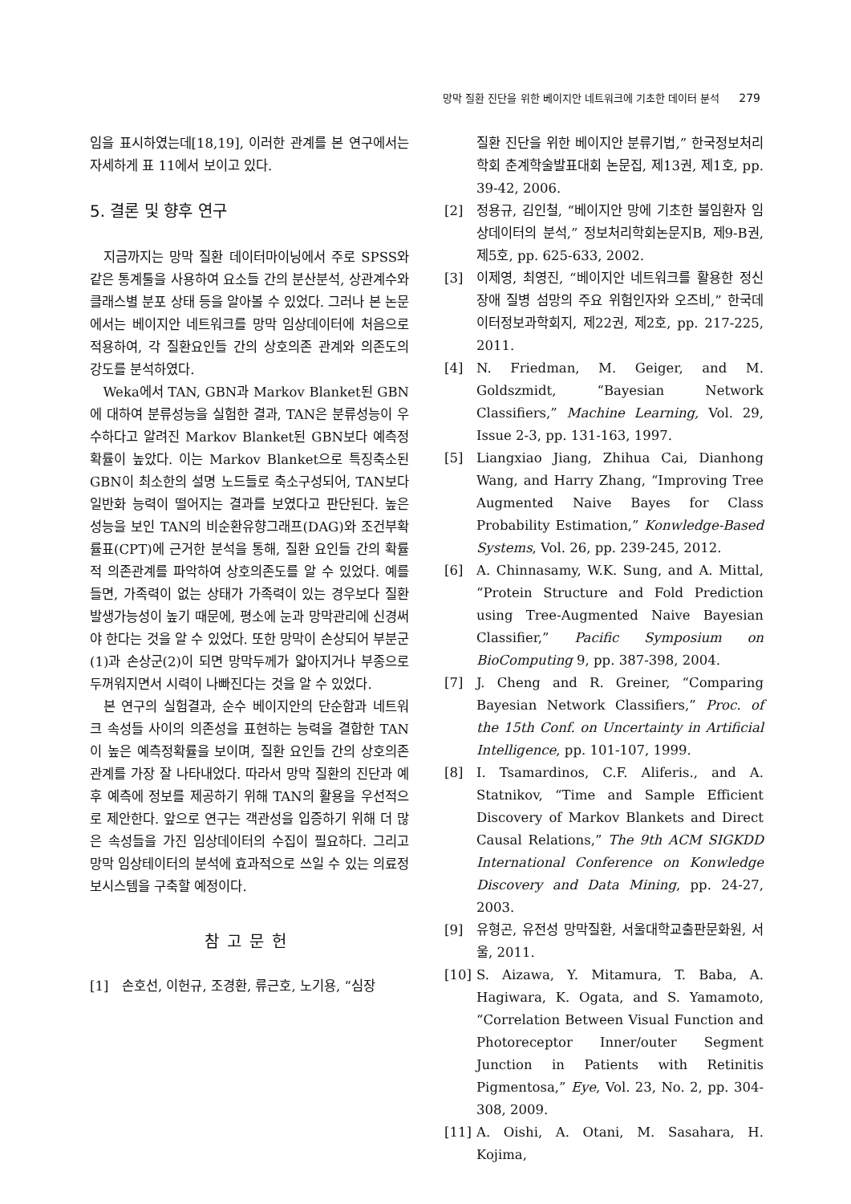망막 질환 진단을 위한 베이지안 네트워크에 기초한 데이터 분석 279
임을 표시하였는데[18,19], 이러한 관계를 본 연구에서는 자세하게 표 11에서 보이고 있다.
5. 결론 및 향후 연구
지금까지는 망막 질환 데이터마이닝에서 주로 SPSS와 같은 통계툴을 사용하여 요소들 간의 분산분석, 상관계수와 클래스별 분포 상태 등을 알아볼 수 있었다. 그러나 본 논문에서는 베이지안 네트워크를 망막 임상데이터에 처음으로 적용하여, 각 질환요인들 간의 상호의존 관계와 의존도의 강도를 분석하였다.
Weka에서 TAN, GBN과 Markov Blanket된 GBN에 대하여 분류성능을 실험한 결과, TAN은 분류성능이 우수하다고 알려진 Markov Blanket된 GBN보다 예측정확률이 높았다. 이는 Markov Blanket으로 특징축소된 GBN이 최소한의 설명 노드들로 축소구성되어, TAN보다 일반화 능력이 떨어지는 결과를 보였다고 판단된다. 높은 성능을 보인 TAN의 비순환유향그래프(DAG)와 조건부확률표(CPT)에 근거한 분석을 통해, 질환 요인들 간의 확률적 의존관계를 파악하여 상호의존도를 알 수 있었다. 예를 들면, 가족력이 없는 상태가 가족력이 있는 경우보다 질환 발생가능성이 높기 때문에, 평소에 눈과 망막관리에 신경써야 한다는 것을 알 수 있었다. 또한 망막이 손상되어 부분군(1)과 손상군(2)이 되면 망막두께가 얇아지거나 부종으로 두꺼워지면서 시력이 나빠진다는 것을 알 수 있었다.
본 연구의 실험결과, 순수 베이지안의 단순함과 네트워크 속성들 사이의 의존성을 표현하는 능력을 결합한 TAN이 높은 예측정확률을 보이며, 질환 요인들 간의 상호의존 관계를 가장 잘 나타내었다. 따라서 망막 질환의 진단과 예후 예측에 정보를 제공하기 위해 TAN의 활용을 우선적으로 제안한다. 앞으로 연구는 객관성을 입증하기 위해 더 많은 속성들을 가진 임상데이터의 수집이 필요하다. 그리고 망막 임상테이터의 분석에 효과적으로 쓰일 수 있는 의료정보시스템을 구축할 예정이다.
참고문헌
[1] 손호선, 이헌규, 조경환, 류근호, 노기용, “심장
질환 진단을 위한 베이지안 분류기법,” 한국정보처리학회 춘계학술발표대회 논문집, 제13권, 제1호, pp. 39-42, 2006.
[2] 정용규, 김인철, “베이지안 망에 기초한 불임환자 임상데이터의 분석,” 정보처리학회논문지B, 제9-B권, 제5호, pp. 625-633, 2002.
[3] 이제영, 최영진, “베이지안 네트워크를 활용한 정신장애 질병 섬망의 주요 위험인자와 오즈비,” 한국데이터정보과학회지, 제22권, 제2호, pp. 217-225, 2011.
[4] N. Friedman, M. Geiger, and M. Goldszmidt, “Bayesian Network Classifiers,” Machine Learning, Vol. 29, Issue 2-3, pp. 131-163, 1997.
[5] Liangxiao Jiang, Zhihua Cai, Dianhong Wang, and Harry Zhang, “Improving Tree Augmented Naive Bayes for Class Probability Estimation,” Konwledge-Based Systems, Vol. 26, pp. 239-245, 2012.
[6] A. Chinnasamy, W.K. Sung, and A. Mittal, “Protein Structure and Fold Prediction using Tree-Augmented Naive Bayesian Classifier,” Pacific Symposium on BioComputing 9, pp. 387-398, 2004.
[7] J. Cheng and R. Greiner, “Comparing Bayesian Network Classifiers,” Proc. of the 15th Conf. on Uncertainty in Artificial Intelligence, pp. 101-107, 1999.
[8] I. Tsamardinos, C.F. Aliferis., and A. Statnikov, “Time and Sample Efficient Discovery of Markov Blankets and Direct Causal Relations,” The 9th ACM SIGKDD International Conference on Konwledge Discovery and Data Mining, pp. 24-27, 2003.
[9] 유형곤, 유전성 망막질환, 서울대학교출판문화원, 서울, 2011.
[10] S. Aizawa, Y. Mitamura, T. Baba, A. Hagiwara, K. Ogata, and S. Yamamoto, “Correlation Between Visual Function and Photoreceptor Inner/outer Segment Junction in Patients with Retinitis Pigmentosa,” Eye, Vol. 23, No. 2, pp. 304-308, 2009.
[11] A. Oishi, A. Otani, M. Sasahara, H. Kojima,